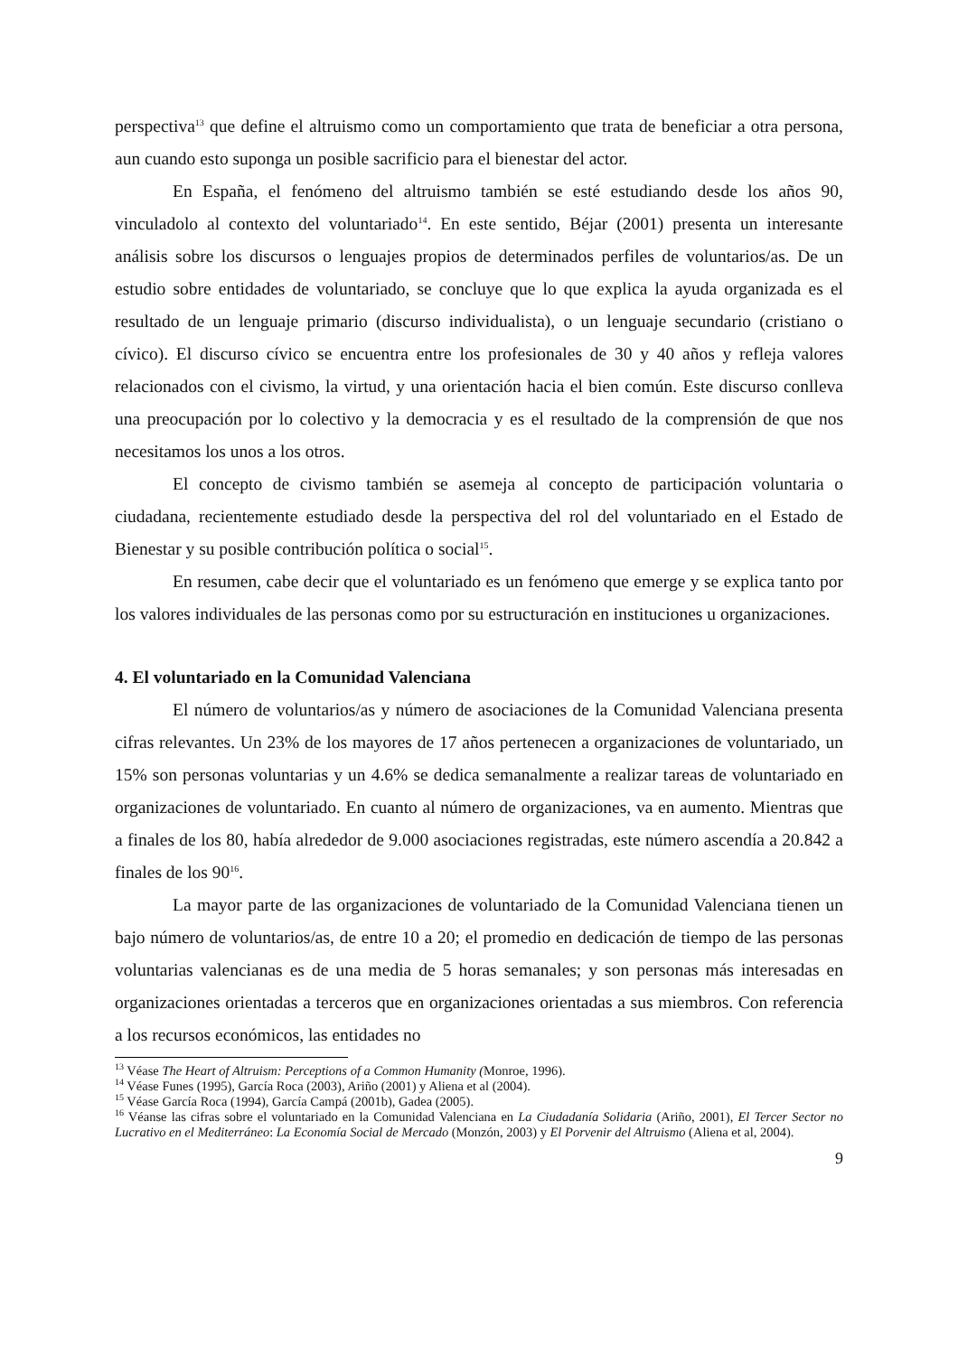perspectiva<sup>13</sup> que define el altruismo como un comportamiento que trata de beneficiar a otra persona, aun cuando esto suponga un posible sacrificio para el bienestar del actor.
En España, el fenómeno del altruismo también se esté estudiando desde los años 90, vinculadolo al contexto del voluntariado<sup>14</sup>. En este sentido, Béjar (2001) presenta un interesante análisis sobre los discursos o lenguajes propios de determinados perfiles de voluntarios/as. De un estudio sobre entidades de voluntariado, se concluye que lo que explica la ayuda organizada es el resultado de un lenguaje primario (discurso individualista), o un lenguaje secundario (cristiano o cívico). El discurso cívico se encuentra entre los profesionales de 30 y 40 años y refleja valores relacionados con el civismo, la virtud, y una orientación hacia el bien común. Este discurso conlleva una preocupación por lo colectivo y la democracia y es el resultado de la comprensión de que nos necesitamos los unos a los otros.
El concepto de civismo también se asemeja al concepto de participación voluntaria o ciudadana, recientemente estudiado desde la perspectiva del rol del voluntariado en el Estado de Bienestar y su posible contribución política o social<sup>15</sup>.
En resumen, cabe decir que el voluntariado es un fenómeno que emerge y se explica tanto por los valores individuales de las personas como por su estructuración en instituciones u organizaciones.
4. El voluntariado en la Comunidad Valenciana
El número de voluntarios/as y número de asociaciones de la Comunidad Valenciana presenta cifras relevantes. Un 23% de los mayores de 17 años pertenecen a organizaciones de voluntariado, un 15% son personas voluntarias y un 4.6% se dedica semanalmente a realizar tareas de voluntariado en organizaciones de voluntariado. En cuanto al número de organizaciones, va en aumento. Mientras que a finales de los 80, había alrededor de 9.000 asociaciones registradas, este número ascendía a 20.842 a finales de los 90<sup>16</sup>.
La mayor parte de las organizaciones de voluntariado de la Comunidad Valenciana tienen un bajo número de voluntarios/as, de entre 10 a 20; el promedio en dedicación de tiempo de las personas voluntarias valencianas es de una media de 5 horas semanales; y son personas más interesadas en organizaciones orientadas a terceros que en organizaciones orientadas a sus miembros. Con referencia a los recursos económicos, las entidades no
<sup>13</sup> Véase The Heart of Altruism: Perceptions of a Common Humanity (Monroe, 1996).
<sup>14</sup> Véase Funes (1995), García Roca (2003), Ariño (2001) y Aliena et al (2004).
<sup>15</sup> Véase García Roca (1994), García Campá (2001b), Gadea (2005).
<sup>16</sup> Véanse las cifras sobre el voluntariado en la Comunidad Valenciana en La Ciudadanía Solidaria (Ariño, 2001), El Tercer Sector no Lucrativo en el Mediterráneo: La Economía Social de Mercado (Monzón, 2003) y El Porvenir del Altruismo (Aliena et al, 2004).
9